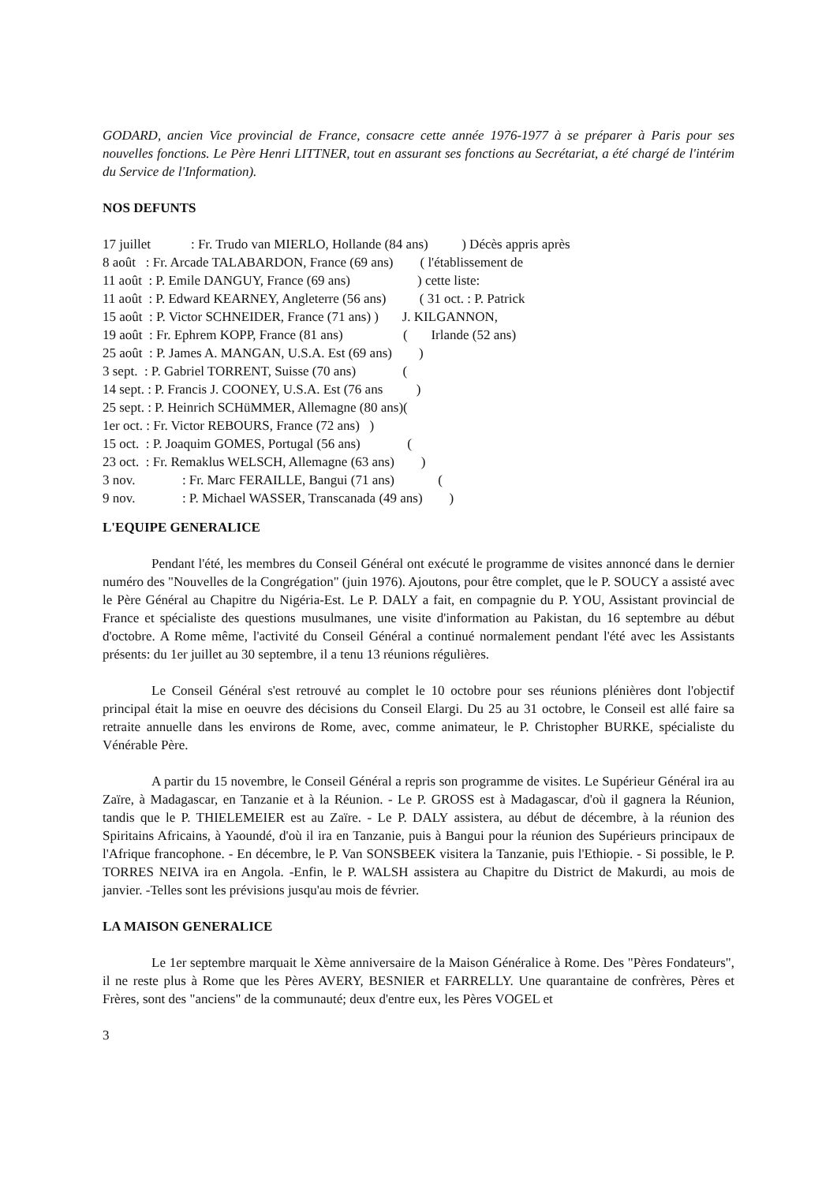GODARD, ancien Vice provincial de France, consacre cette année 1976-1977 à se préparer à Paris pour ses nouvelles fonctions. Le Père Henri LITTNER, tout en assurant ses fonctions au Secrétariat, a été chargé de l'intérim du Service de l'Information).
NOS DEFUNTS
17 juillet : Fr. Trudo van MIERLO, Hollande (84 ans) ) Décès appris après
8 août : Fr. Arcade TALABARDON, France (69 ans) ( l'établissement de
11 août : P. Emile DANGUY, France (69 ans) ) cette liste:
11 août : P. Edward KEARNEY, Angleterre (56 ans) ( 31 oct. : P. Patrick
15 août : P. Victor SCHNEIDER, France (71 ans) ) J. KILGANNON,
19 août : Fr. Ephrem KOPP, France (81 ans) ( Irlande (52 ans)
25 août : P. James A. MANGAN, U.S.A. Est (69 ans) )
3 sept. : P. Gabriel TORRENT, Suisse (70 ans) (
14 sept. : P. Francis J. COONEY, U.S.A. Est (76 ans )
25 sept. : P. Heinrich SCHüMMER, Allemagne (80 ans)(
1er oct. : Fr. Victor REBOURS, France (72 ans) )
15 oct. : P. Joaquim GOMES, Portugal (56 ans) (
23 oct. : Fr. Remaklus WELSCH, Allemagne (63 ans) )
3 nov. : Fr. Marc FERAILLE, Bangui (71 ans) (
9 nov. : P. Michael WASSER, Transcanada (49 ans) )
L'EQUIPE GENERALICE
Pendant l'été, les membres du Conseil Général ont exécuté le programme de visites annoncé dans le dernier numéro des "Nouvelles de la Congrégation" (juin 1976). Ajoutons, pour être complet, que le P. SOUCY a assisté avec le Père Général au Chapitre du Nigéria-Est. Le P. DALY a fait, en compagnie du P. YOU, Assistant provincial de France et spécialiste des questions musulmanes, une visite d'information au Pakistan, du 16 septembre au début d'octobre. A Rome même, l'activité du Conseil Général a continué normalement pendant l'été avec les Assistants présents: du 1er juillet au 30 septembre, il a tenu 13 réunions régulières.
Le Conseil Général s'est retrouvé au complet le 10 octobre pour ses réunions plénières dont l'objectif principal était la mise en oeuvre des décisions du Conseil Elargi. Du 25 au 31 octobre, le Conseil est allé faire sa retraite annuelle dans les environs de Rome, avec, comme animateur, le P. Christopher BURKE, spécialiste du Vénérable Père.
A partir du 15 novembre, le Conseil Général a repris son programme de visites. Le Supérieur Général ira au Zaïre, à Madagascar, en Tanzanie et à la Réunion. - Le P. GROSS est à Madagascar, d'où il gagnera la Réunion, tandis que le P. THIELEMEIER est au Zaïre. - Le P. DALY assistera, au début de décembre, à la réunion des Spiritains Africains, à Yaoundé, d'où il ira en Tanzanie, puis à Bangui pour la réunion des Supérieurs principaux de l'Afrique francophone. - En décembre, le P. Van SONSBEEK visitera la Tanzanie, puis l'Ethiopie. - Si possible, le P. TORRES NEIVA ira en Angola. -Enfin, le P. WALSH assistera au Chapitre du District de Makurdi, au mois de janvier. -Telles sont les prévisions jusqu'au mois de février.
LA MAISON GENERALICE
Le 1er septembre marquait le Xème anniversaire de la Maison Généralice à Rome. Des "Pères Fondateurs", il ne reste plus à Rome que les Pères AVERY, BESNIER et FARRELLY. Une quarantaine de confrères, Pères et Frères, sont des "anciens" de la communauté; deux d'entre eux, les Pères VOGEL et
3